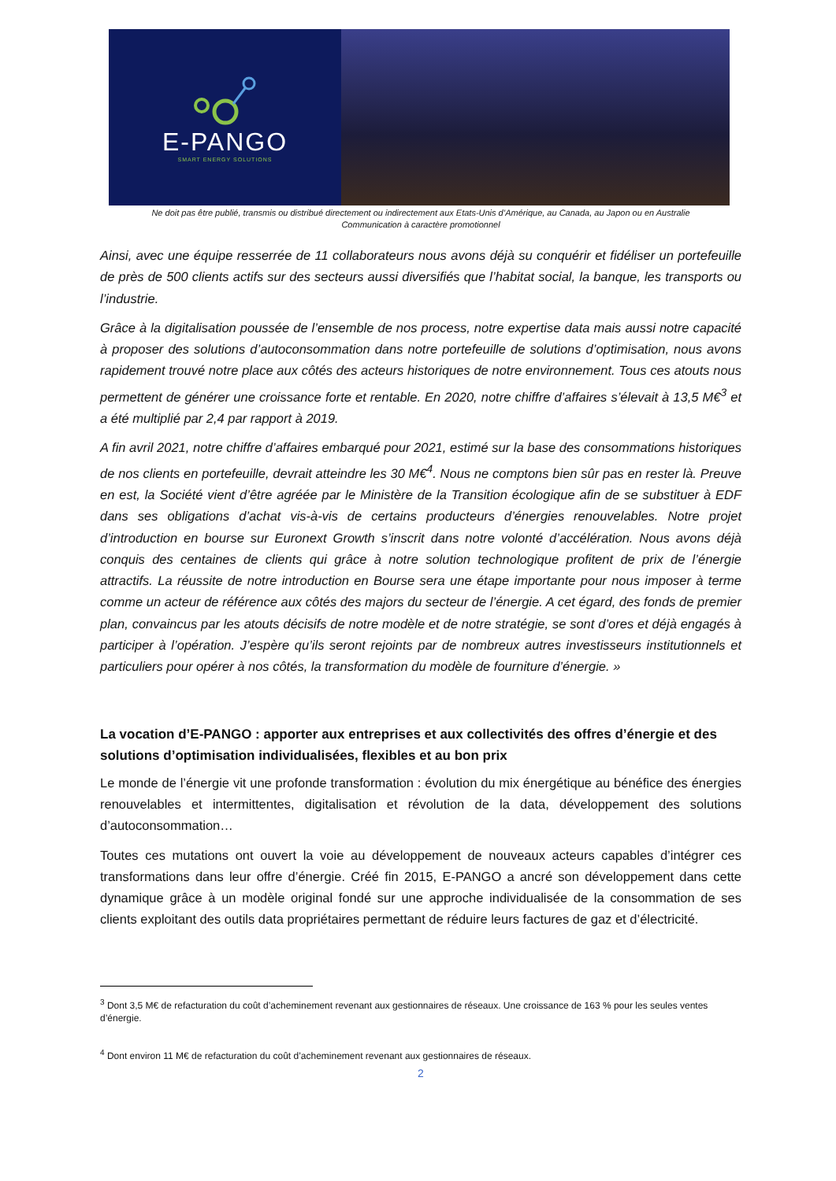E-PANGO
SMART ENERGY SOLUTIONS
Ne doit pas être publié, transmis ou distribué directement ou indirectement aux Etats-Unis d’Amérique, au Canada, au Japon ou en Australie
Communication à caractère promotionnel
Ainsi, avec une équipe resserrée de 11 collaborateurs nous avons déjà su conquérir et fidéliser un portefeuille de près de 500 clients actifs sur des secteurs aussi diversifiés que l’habitat social, la banque, les transports ou l’industrie.
Grâce à la digitalisation poussée de l’ensemble de nos process, notre expertise data mais aussi notre capacité à proposer des solutions d’autoconsommation dans notre portefeuille de solutions d’optimisation, nous avons rapidement trouvé notre place aux côtés des acteurs historiques de notre environnement. Tous ces atouts nous permettent de générer une croissance forte et rentable. En 2020, notre chiffre d’affaires s’élevait à 13,5 M€<sup>3</sup> et a été multiplié par 2,4 par rapport à 2019.
A fin avril 2021, notre chiffre d’affaires embarqué pour 2021, estimé sur la base des consommations historiques de nos clients en portefeuille, devrait atteindre les 30 M€<sup>4</sup>. Nous ne comptons bien sûr pas en rester là. Preuve en est, la Société vient d’être agréée par le Ministère de la Transition écologique afin de se substituer à EDF dans ses obligations d’achat vis-à-vis de certains producteurs d’énergies renouvelables. Notre projet d’introduction en bourse sur Euronext Growth s’inscrit dans notre volonté d’accélération. Nous avons déjà conquis des centaines de clients qui grâce à notre solution technologique profitent de prix de l’énergie attractifs. La réussite de notre introduction en Bourse sera une étape importante pour nous imposer à terme comme un acteur de référence aux côtés des majors du secteur de l’énergie. A cet égard, des fonds de premier plan, convaincus par les atouts décisifs de notre modèle et de notre stratégie, se sont d’ores et déjà engagés à participer à l’opération. J’espère qu’ils seront rejoints par de nombreux autres investisseurs institutionnels et particuliers pour opérer à nos côtés, la transformation du modèle de fourniture d’énergie. »
La vocation d’E-PANGO : apporter aux entreprises et aux collectivités des offres d’énergie et des solutions d’optimisation individualisées, flexibles et au bon prix
Le monde de l’énergie vit une profonde transformation : évolution du mix énergétique au bénéfice des énergies renouvelables et intermittentes, digitalisation et révolution de la data, développement des solutions d’autoconsommation…
Toutes ces mutations ont ouvert la voie au développement de nouveaux acteurs capables d’intégrer ces transformations dans leur offre d’énergie. Créé fin 2015, E-PANGO a ancré son développement dans cette dynamique grâce à un modèle original fondé sur une approche individualisée de la consommation de ses clients exploitant des outils data propriétaires permettant de réduire leurs factures de gaz et d’électricité.
<sup>3</sup> Dont 3,5 M€ de refacturation du coût d’acheminement revenant aux gestionnaires de réseaux. Une croissance de 163 % pour les seules ventes d’énergie.
<sup>4</sup> Dont environ 11 M€ de refacturation du coût d’acheminement revenant aux gestionnaires de réseaux.
2